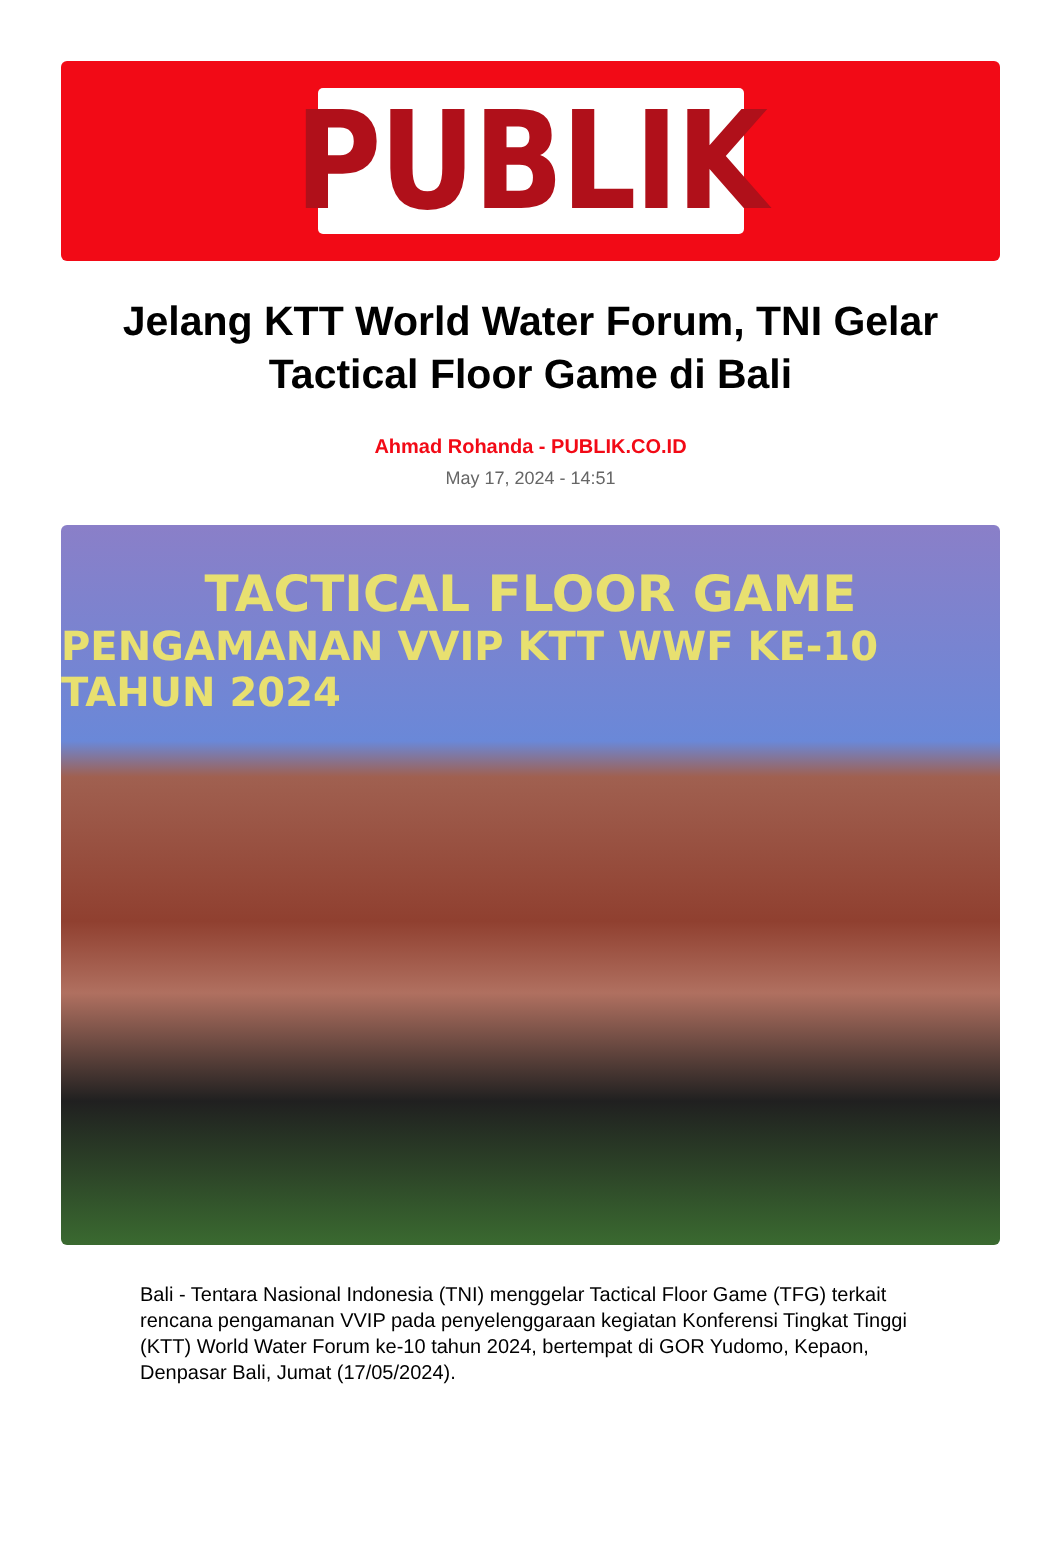PUBLIK
Jelang KTT World Water Forum, TNI Gelar Tactical Floor Game di Bali
Ahmad Rohanda - PUBLIK.CO.ID
May 17, 2024 - 14:51
TACTICAL FLOOR GAME
PENGAMANAN VVIP KTT WWF KE-10 TAHUN 2024
Bali - Tentara Nasional Indonesia (TNI) menggelar Tactical Floor Game (TFG) terkait rencana pengamanan VVIP pada penyelenggaraan kegiatan Konferensi Tingkat Tinggi (KTT) World Water Forum ke-10 tahun 2024, bertempat di GOR Yudomo, Kepaon, Denpasar Bali, Jumat (17/05/2024).